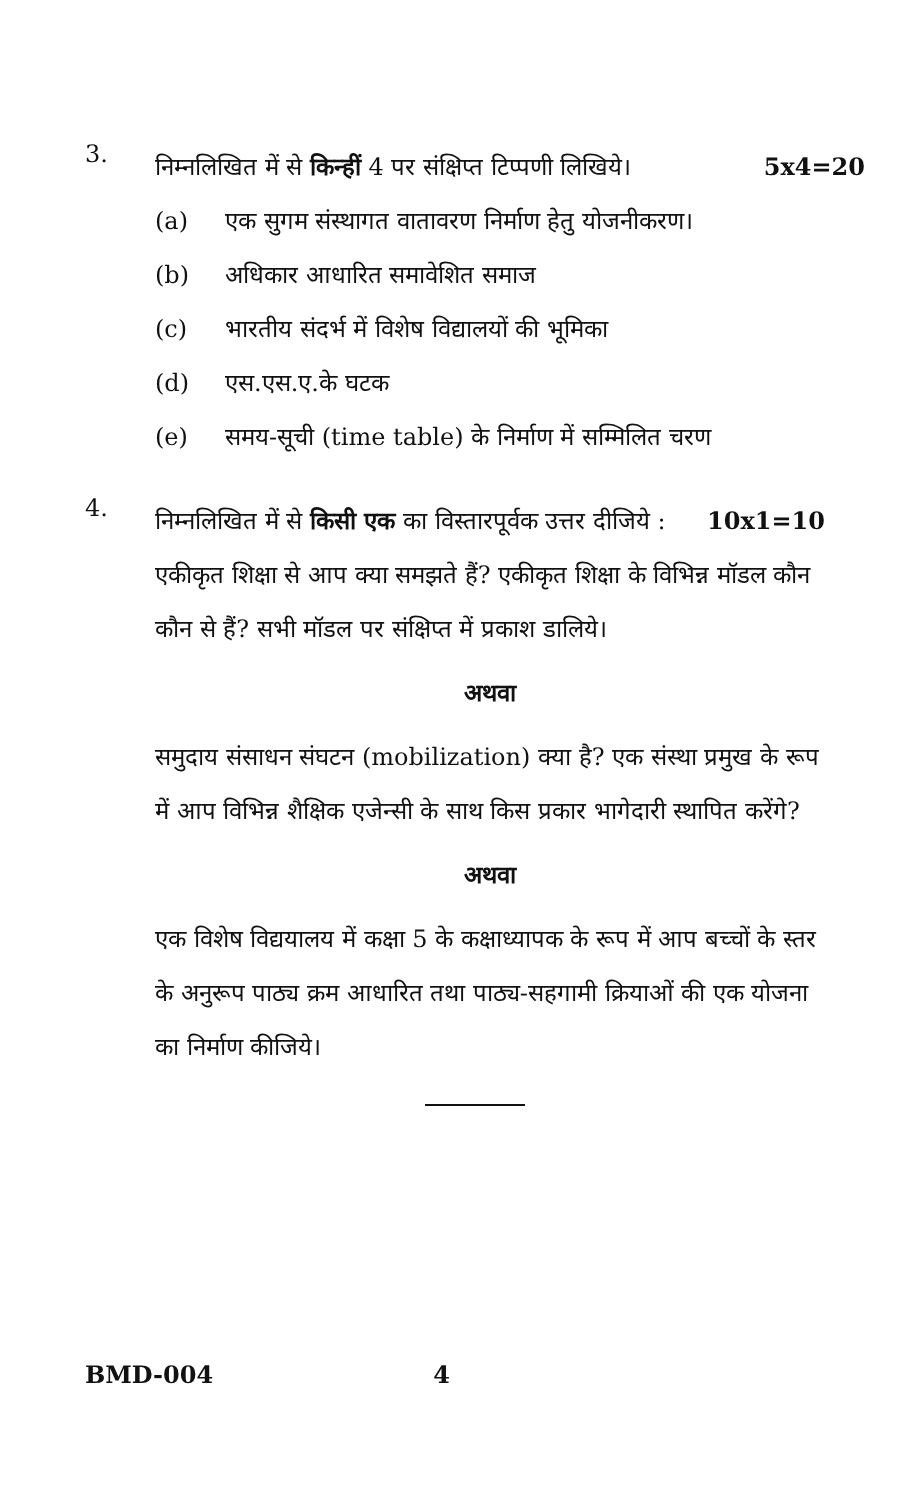3.
निम्नलिखित में से किन्हीं 4 पर संक्षिप्त टिप्पणी लिखिये। 5x4=20
(a) एक सुगम संस्थागत वातावरण निर्माण हेतु योजनीकरण।
(b) अधिकार आधारित समावेशित समाज
(c) भारतीय संदर्भ में विशेष विद्यालयों की भूमिका
(d) एस.एस.ए.के घटक
(e) समय-सूची (time table) के निर्माण में सम्मिलित चरण
4.
निम्नलिखित में से किसी एक का विस्तारपूर्वक उत्तर दीजिये : 10x1=10
एकीकृत शिक्षा से आप क्या समझते हैं? एकीकृत शिक्षा के विभिन्न मॉडल कौन कौन से हैं? सभी मॉडल पर संक्षिप्त में प्रकाश डालिये।
अथवा
समुदाय संसाधन संघटन (mobilization) क्या है? एक संस्था प्रमुख के रूप में आप विभिन्न शैक्षिक एजेन्सी के साथ किस प्रकार भागेदारी स्थापित करेंगे?
अथवा
एक विशेष विद्ययालय में कक्षा 5 के कक्षाध्यापक के रूप में आप बच्चों के स्तर के अनुरूप पाठ्य क्रम आधारित तथा पाठ्य-सहगामी क्रियाओं की एक योजना का निर्माण कीजिये।
BMD-004 4